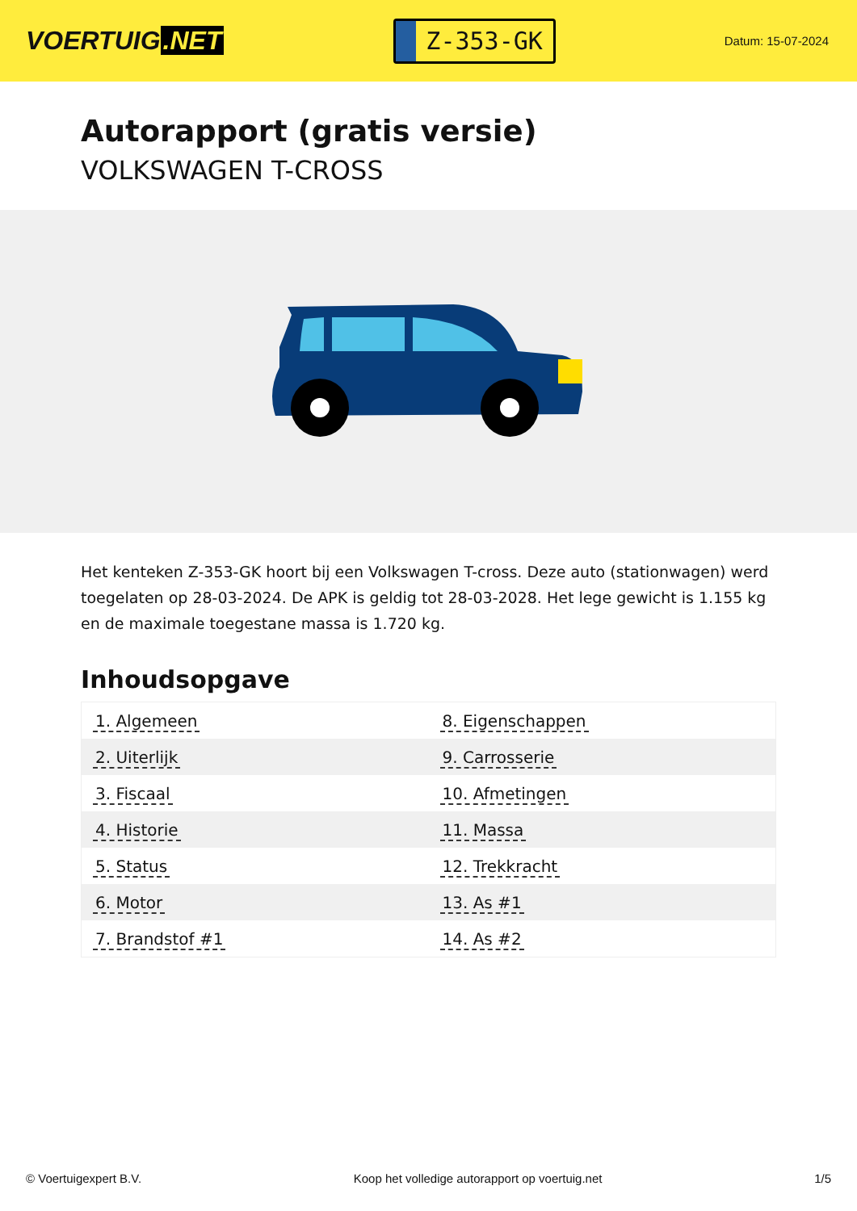VOERTUIG.NET
Z-353-GK
Datum: 15-07-2024
Autorapport (gratis versie)
VOLKSWAGEN T-CROSS
Het kenteken Z-353-GK hoort bij een Volkswagen T-cross. Deze auto (stationwagen) werd toegelaten op 28-03-2024. De APK is geldig tot 28-03-2028. Het lege gewicht is 1.155 kg en de maximale toegestane massa is 1.720 kg.
Inhoudsopgave
| 1. Algemeen | 8. Eigenschappen |
| 2. Uiterlijk | 9. Carrosserie |
| 3. Fiscaal | 10. Afmetingen |
| 4. Historie | 11. Massa |
| 5. Status | 12. Trekkracht |
| 6. Motor | 13. As #1 |
| 7. Brandstof #1 | 14. As #2 |
© Voertuigexpert B.V. Koop het volledige autorapport op voertuig.net 1/5